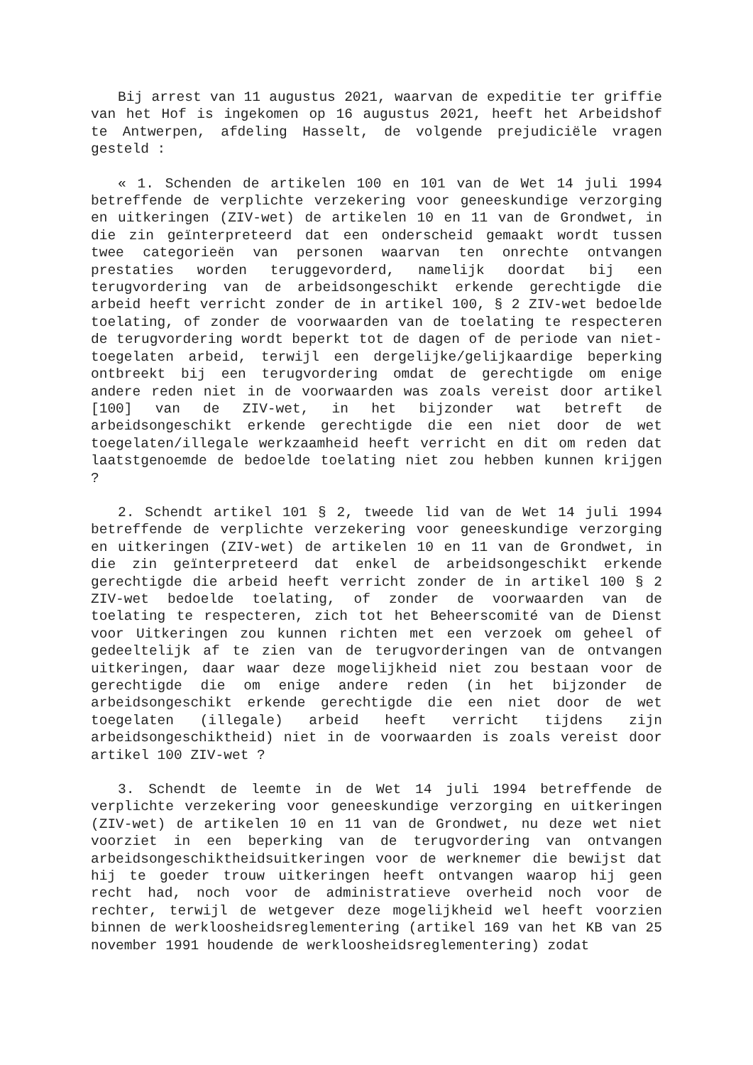Bij arrest van 11 augustus 2021, waarvan de expeditie ter griffie van het Hof is ingekomen op 16 augustus 2021, heeft het Arbeidshof te Antwerpen, afdeling Hasselt, de volgende prejudiciële vragen gesteld :
« 1. Schenden de artikelen 100 en 101 van de Wet 14 juli 1994 betreffende de verplichte verzekering voor geneeskundige verzorging en uitkeringen (ZIV-wet) de artikelen 10 en 11 van de Grondwet, in die zin geïnterpreteerd dat een onderscheid gemaakt wordt tussen twee categorieën van personen waarvan ten onrechte ontvangen prestaties worden teruggevorderd, namelijk doordat bij een terugvordering van de arbeidsongeschikt erkende gerechtigde die arbeid heeft verricht zonder de in artikel 100, § 2 ZIV-wet bedoelde toelating, of zonder de voorwaarden van de toelating te respecteren de terugvordering wordt beperkt tot de dagen of de periode van niet-toegelaten arbeid, terwijl een dergelijke/gelijkaardige beperking ontbreekt bij een terugvordering omdat de gerechtigde om enige andere reden niet in de voorwaarden was zoals vereist door artikel [100] van de ZIV-wet, in het bijzonder wat betreft de arbeidsongeschikt erkende gerechtigde die een niet door de wet toegelaten/illegale werkzaamheid heeft verricht en dit om reden dat laatstgenoemde de bedoelde toelating niet zou hebben kunnen krijgen ?
2. Schendt artikel 101 § 2, tweede lid van de Wet 14 juli 1994 betreffende de verplichte verzekering voor geneeskundige verzorging en uitkeringen (ZIV-wet) de artikelen 10 en 11 van de Grondwet, in die zin geïnterpreteerd dat enkel de arbeidsongeschikt erkende gerechtigde die arbeid heeft verricht zonder de in artikel 100 § 2 ZIV-wet bedoelde toelating, of zonder de voorwaarden van de toelating te respecteren, zich tot het Beheerscomité van de Dienst voor Uitkeringen zou kunnen richten met een verzoek om geheel of gedeeltelijk af te zien van de terugvorderingen van de ontvangen uitkeringen, daar waar deze mogelijkheid niet zou bestaan voor de gerechtigde die om enige andere reden (in het bijzonder de arbeidsongeschikt erkende gerechtigde die een niet door de wet toegelaten (illegale) arbeid heeft verricht tijdens zijn arbeidsongeschiktheid) niet in de voorwaarden is zoals vereist door artikel 100 ZIV-wet ?
3. Schendt de leemte in de Wet 14 juli 1994 betreffende de verplichte verzekering voor geneeskundige verzorging en uitkeringen (ZIV-wet) de artikelen 10 en 11 van de Grondwet, nu deze wet niet voorziet in een beperking van de terugvordering van ontvangen arbeidsongeschiktheidsuitkeringen voor de werknemer die bewijst dat hij te goeder trouw uitkeringen heeft ontvangen waarop hij geen recht had, noch voor de administratieve overheid noch voor de rechter, terwijl de wetgever deze mogelijkheid wel heeft voorzien binnen de werkloosheidsreglementering (artikel 169 van het KB van 25 november 1991 houdende de werkloosheidsreglementering) zodat